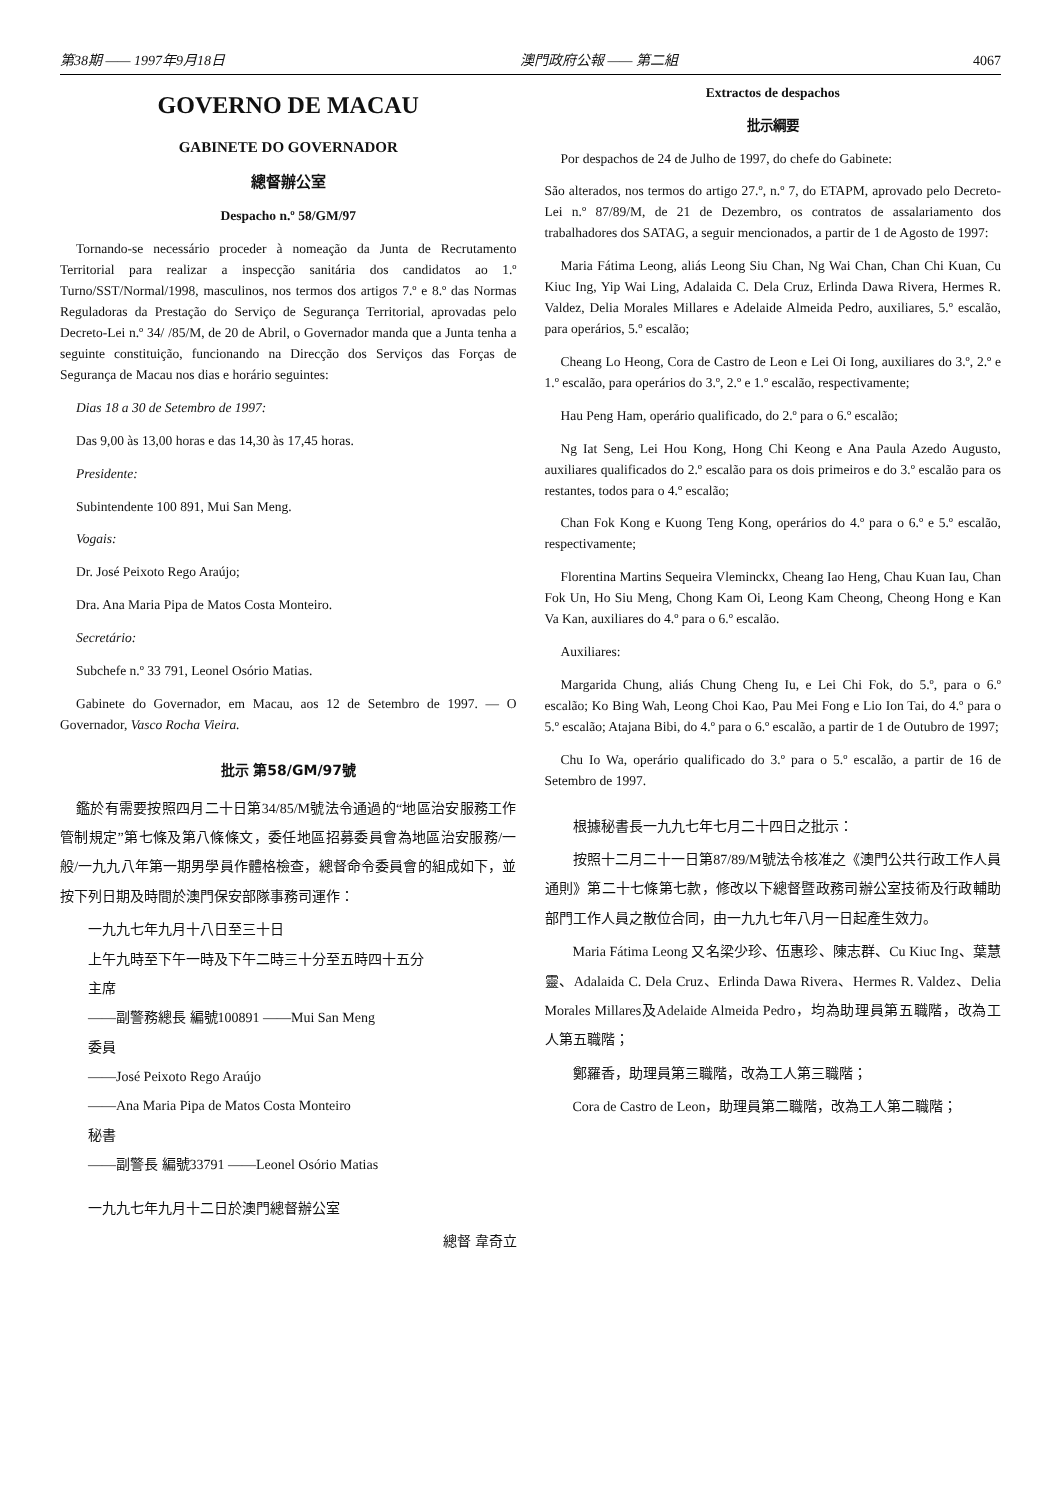第38期 —— 1997年9月18日 澳門政府公報 —— 第二組 4067
GOVERNO DE MACAU
GABINETE DO GOVERNADOR
總督辦公室
Despacho n.º 58/GM/97
Tornando-se necessário proceder à nomeação da Junta de Recrutamento Territorial para realizar a inspecção sanitária dos candidatos ao 1.º Turno/SST/Normal/1998, masculinos, nos termos dos artigos 7.º e 8.º das Normas Reguladoras da Prestação do Serviço de Segurança Territorial, aprovadas pelo Decreto-Lei n.º 34/ /85/M, de 20 de Abril, o Governador manda que a Junta tenha a seguinte constituição, funcionando na Direcção dos Serviços das Forças de Segurança de Macau nos dias e horário seguintes:
Dias 18 a 30 de Setembro de 1997:
Das 9,00 às 13,00 horas e das 14,30 às 17,45 horas.
Presidente:
Subintendente 100 891, Mui San Meng.
Vogais:
Dr. José Peixoto Rego Araújo;
Dra. Ana Maria Pipa de Matos Costa Monteiro.
Secretário:
Subchefe n.º 33 791, Leonel Osório Matias.
Gabinete do Governador, em Macau, aos 12 de Setembro de 1997. — O Governador, Vasco Rocha Vieira.
批示 第58/GM/97號
鑑於有需要按照四月二十日第34/85/M號法令通過的“地區治安服務工作管制規定”第七條及第八條條文，委任地區招募委員會為地區治安服務/一般/一九九八年第一期男學員作體格檢查，總督命令委員會的組成如下，並按下列日期及時間於澳門保安部隊事務司運作：
一九九七年九月十八日至三十日
上午九時至下午一時及下午二時三十分至五時四十五分
主席
——副警務總長 編號100891 ——Mui San Meng
委員
——José Peixoto Rego Araújo
——Ana Maria Pipa de Matos Costa Monteiro
秘書
——副警長 編號33791 ——Leonel Osório Matias
一九九七年九月十二日於澳門總督辦公室
總督 韋奇立
Extractos de despachos
批示綱要
Por despachos de 24 de Julho de 1997, do chefe do Gabinete:
São alterados, nos termos do artigo 27.º, n.º 7, do ETAPM, aprovado pelo Decreto-Lei n.º 87/89/M, de 21 de Dezembro, os contratos de assalariamento dos trabalhadores dos SATAG, a seguir mencionados, a partir de 1 de Agosto de 1997:
Maria Fátima Leong, aliás Leong Siu Chan, Ng Wai Chan, Chan Chi Kuan, Cu Kiuc Ing, Yip Wai Ling, Adalaida C. Dela Cruz, Erlinda Dawa Rivera, Hermes R. Valdez, Delia Morales Millares e Adelaide Almeida Pedro, auxiliares, 5.º escalão, para operários, 5.º escalão;
Cheang Lo Heong, Cora de Castro de Leon e Lei Oi Iong, auxiliares do 3.º, 2.º e 1.º escalão, para operários do 3.º, 2.º e 1.º escalão, respectivamente;
Hau Peng Ham, operário qualificado, do 2.º para o 6.º escalão;
Ng Iat Seng, Lei Hou Kong, Hong Chi Keong e Ana Paula Azedo Augusto, auxiliares qualificados do 2.º escalão para os dois primeiros e do 3.º escalão para os restantes, todos para o 4.º escalão;
Chan Fok Kong e Kuong Teng Kong, operários do 4.º para o 6.º e 5.º escalão, respectivamente;
Florentina Martins Sequeira Vleminckx, Cheang Iao Heng, Chau Kuan Iau, Chan Fok Un, Ho Siu Meng, Chong Kam Oi, Leong Kam Cheong, Cheong Hong e Kan Va Kan, auxiliares do 4.º para o 6.º escalão.
Auxiliares:
Margarida Chung, aliás Chung Cheng Iu, e Lei Chi Fok, do 5.º, para o 6.º escalão; Ko Bing Wah, Leong Choi Kao, Pau Mei Fong e Lio Ion Tai, do 4.º para o 5.º escalão; Atajana Bibi, do 4.º para o 6.º escalão, a partir de 1 de Outubro de 1997;
Chu Io Wa, operário qualificado do 3.º para o 5.º escalão, a partir de 16 de Setembro de 1997.
根據秘書長一九九七年七月二十四日之批示：
按照十二月二十一日第87/89/M號法令核准之《澳門公共行政工作人員通則》第二十七條第七款，修改以下總督暨政務司辦公室技術及行政輔助部門工作人員之散位合同，由一九九七年八月一日起產生效力。
Maria Fátima Leong 又名梁少珍、伍惠珍、陳志群、Cu Kiuc Ing、葉慧靈、Adalaida C. Dela Cruz、Erlinda Dawa Rivera、Hermes R. Valdez、Delia Morales Millares及Adelaide Almeida Pedro，均為助理員第五職階，改為工人第五職階；
鄭羅香，助理員第三職階，改為工人第三職階；
Cora de Castro de Leon，助理員第二職階，改為工人第二職階；